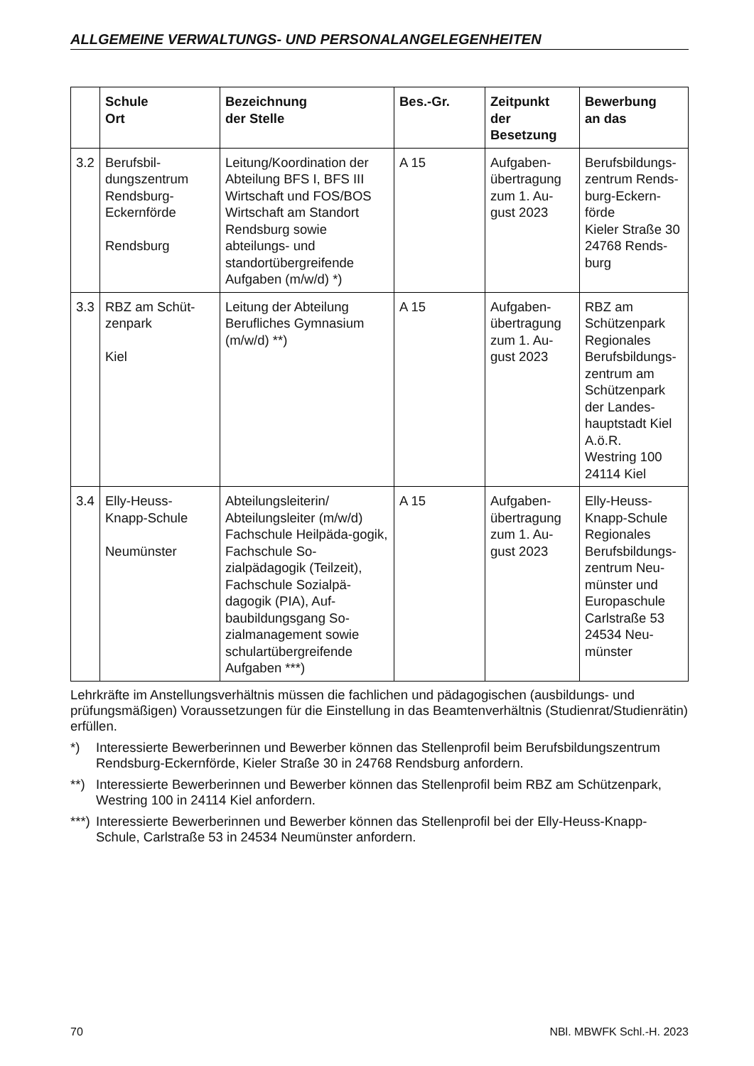ALLGEMEINE VERWALTUNGS- UND PERSONALANGELEGENHEITEN
| | Schule Ort | Bezeichnung der Stelle | Bes.-Gr. | Zeitpunkt der Besetzung | Bewerbung an das |
| --- | --- | --- | --- | --- | --- |
| 3.2 | Berufsbil- dungszentrum Rendsburg- Eckernförde Rendsburg | Leitung/Koordination der Abteilung BFS I, BFS III Wirtschaft und FOS/BOS Wirtschaft am Standort Rendsburg sowie abteilungs- und standortübergreifende Aufgaben (m/w/d) *) | A 15 | Aufgaben- übertragung zum 1. Au- gust 2023 | Berufsbildungs- zentrum Rends- burg-Eckern- förde Kieler Straße 30 24768 Rends- burg |
| 3.3 | RBZ am Schüt- zenpark Kiel | Leitung der Abteilung Berufliches Gymnasium (m/w/d) **) | A 15 | Aufgaben- übertragung zum 1. Au- gust 2023 | RBZ am Schützenpark Regionales Berufsbildungs- zentrum am Schützenpark der Landes- hauptstadt Kiel A.ö.R. Westring 100 24114 Kiel |
| 3.4 | Elly-Heuss- Knapp-Schule Neumünster | Abteilungsleiterin/ Abteilungsleiter (m/w/d) Fachschule Heilpäda-gogik, Fachschule So-zialpädagogik (Teilzeit), Fachschule Sozialpä-dagogik (PIA), Auf-baubildungsgang So-zialmanagement sowie schulartübergreifende Aufgaben ***) | A 15 | Aufgaben- übertragung zum 1. Au- gust 2023 | Elly-Heuss- Knapp-Schule Regionales Berufsbildungs- zentrum Neu- münster und Europaschule Carlstraße 53 24534 Neu- münster |
Lehrkräfte im Anstellungsverhältnis müssen die fachlichen und pädagogischen (ausbildungs- und prüfungsmäßigen) Voraussetzungen für die Einstellung in das Beamtenverhältnis (Studienrat/Studienrätin) erfüllen.
*) Interessierte Bewerberinnen und Bewerber können das Stellenprofil beim Berufsbildungszentrum Rendsburg-Eckernförde, Kieler Straße 30 in 24768 Rendsburg anfordern.
**) Interessierte Bewerberinnen und Bewerber können das Stellenprofil beim RBZ am Schützenpark, Westring 100 in 24114 Kiel anfordern.
***) Interessierte Bewerberinnen und Bewerber können das Stellenprofil bei der Elly-Heuss-Knapp-Schule, Carlstraße 53 in 24534 Neumünster anfordern.
70 NBl. MBWFK Schl.-H. 2023